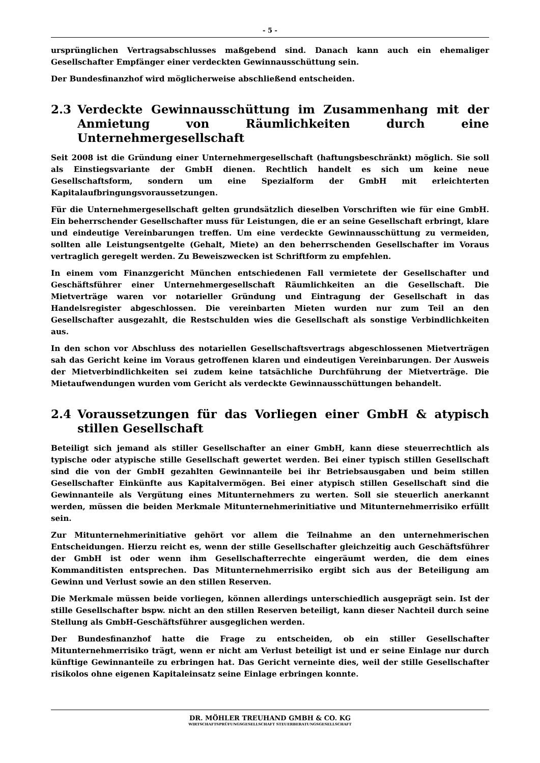- 5 -
ursprünglichen Vertragsabschlusses maßgebend sind. Danach kann auch ein ehemaliger Gesellschafter Empfänger einer verdeckten Gewinnausschüttung sein.
Der Bundesfinanzhof wird möglicherweise abschließend entscheiden.
2.3 Verdeckte Gewinnausschüttung im Zusammenhang mit der Anmietung von Räumlichkeiten durch eine Unternehmergesellschaft
Seit 2008 ist die Gründung einer Unternehmergesellschaft (haftungsbeschränkt) möglich. Sie soll als Einstiegsvariante der GmbH dienen. Rechtlich handelt es sich um keine neue Gesellschaftsform, sondern um eine Spezialform der GmbH mit erleichterten Kapitalaufbringungsvoraussetzungen.
Für die Unternehmergesellschaft gelten grundsätzlich dieselben Vorschriften wie für eine GmbH. Ein beherrschender Gesellschafter muss für Leistungen, die er an seine Gesellschaft erbringt, klare und eindeutige Vereinbarungen treffen. Um eine verdeckte Gewinnausschüttung zu vermeiden, sollten alle Leistungsentgelte (Gehalt, Miete) an den beherrschenden Gesellschafter im Voraus vertraglich geregelt werden. Zu Beweiszwecken ist Schriftform zu empfehlen.
In einem vom Finanzgericht München entschiedenen Fall vermietete der Gesellschafter und Geschäftsführer einer Unternehmergesellschaft Räumlichkeiten an die Gesellschaft. Die Mietverträge waren vor notarieller Gründung und Eintragung der Gesellschaft in das Handelsregister abgeschlossen. Die vereinbarten Mieten wurden nur zum Teil an den Gesellschafter ausgezahlt, die Restschulden wies die Gesellschaft als sonstige Verbindlichkeiten aus.
In den schon vor Abschluss des notariellen Gesellschaftsvertrags abgeschlossenen Mietverträgen sah das Gericht keine im Voraus getroffenen klaren und eindeutigen Vereinbarungen. Der Ausweis der Mietverbindlichkeiten sei zudem keine tatsächliche Durchführung der Mietverträge. Die Mietaufwendungen wurden vom Gericht als verdeckte Gewinnausschüttungen behandelt.
2.4 Voraussetzungen für das Vorliegen einer GmbH & atypisch stillen Gesellschaft
Beteiligt sich jemand als stiller Gesellschafter an einer GmbH, kann diese steuerrechtlich als typische oder atypische stille Gesellschaft gewertet werden. Bei einer typisch stillen Gesellschaft sind die von der GmbH gezahlten Gewinnanteile bei ihr Betriebsausgaben und beim stillen Gesellschafter Einkünfte aus Kapitalvermögen. Bei einer atypisch stillen Gesellschaft sind die Gewinnanteile als Vergütung eines Mitunternehmers zu werten. Soll sie steuerlich anerkannt werden, müssen die beiden Merkmale Mitunternehmerinitiative und Mitunternehmerrisiko erfüllt sein.
Zur Mitunternehmerinitiative gehört vor allem die Teilnahme an den unternehmerischen Entscheidungen. Hierzu reicht es, wenn der stille Gesellschafter gleichzeitig auch Geschäftsführer der GmbH ist oder wenn ihm Gesellschafterrechte eingeräumt werden, die dem eines Kommanditisten entsprechen. Das Mitunternehmerrisiko ergibt sich aus der Beteiligung am Gewinn und Verlust sowie an den stillen Reserven.
Die Merkmale müssen beide vorliegen, können allerdings unterschiedlich ausgeprägt sein. Ist der stille Gesellschafter bspw. nicht an den stillen Reserven beteiligt, kann dieser Nachteil durch seine Stellung als GmbH-Geschäftsführer ausgeglichen werden.
Der Bundesfinanzhof hatte die Frage zu entscheiden, ob ein stiller Gesellschafter Mitunternehmerrisiko trägt, wenn er nicht am Verlust beteiligt ist und er seine Einlage nur durch künftige Gewinnanteile zu erbringen hat. Das Gericht verneinte dies, weil der stille Gesellschafter risikolos ohne eigenen Kapitaleinsatz seine Einlage erbringen konnte.
DR. MÖHLER TREUHAND GMBH & CO. KG
WIRTSCHAFTSPRÜFUNGSGESELLSCHAFT STEUERBERATUNGSGESELLSCHAFT